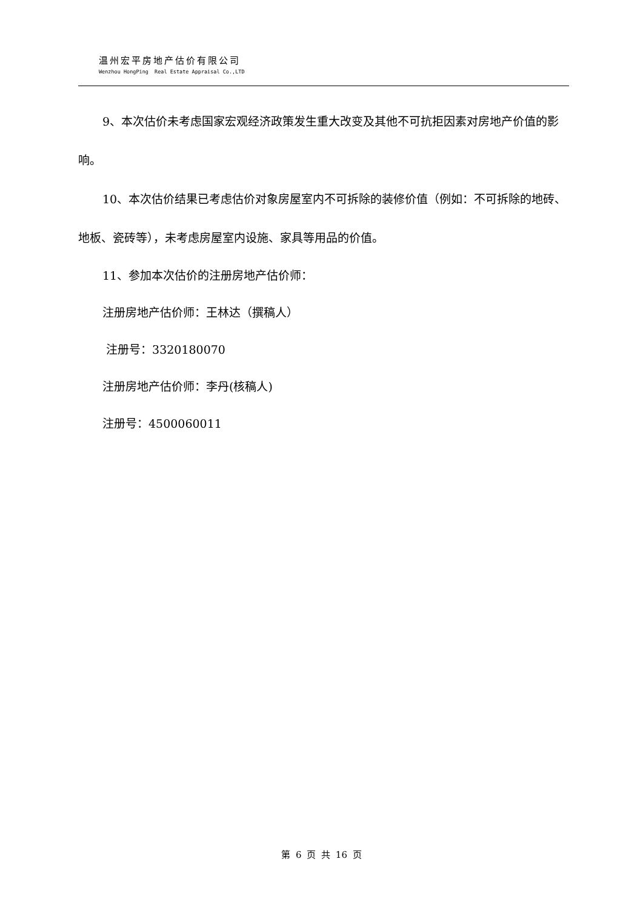温州宏平房地产估价有限公司
Wenzhou HongPing Real Estate Appraisal Co.,LTD
9、本次估价未考虑国家宏观经济政策发生重大改变及其他不可抗拒因素对房地产价值的影响。
10、本次估价结果已考虑估价对象房屋室内不可拆除的装修价值（例如：不可拆除的地砖、地板、瓷砖等），未考虑房屋室内设施、家具等用品的价值。
11、参加本次估价的注册房地产估价师：
注册房地产估价师：王林达（撰稿人）
注册号：3320180070
注册房地产估价师：李丹(核稿人)
注册号：4500060011
第 6 页 共 16 页